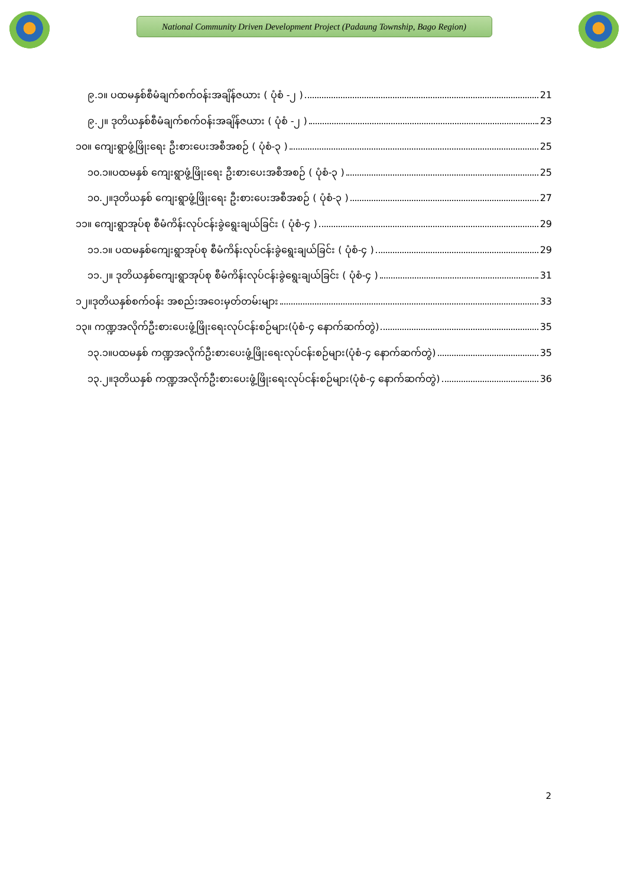National Community Driven Development Project (Padaung Township, Bago Region)
၉.၁။ ပထမနှစ်စီမံချက်စက်ဝန်းအချိန်ဇယား ( ပုံစံ -၂ ) 21
၉.၂။ ဒုတိယနှစ်စီမံချက်စက်ဝန်းအချိန်ဇယား ( ပုံစံ -၂ ) 23
၁၀။ ကျေးရွာဖွံ့ဖြိုးရေး ဦးစားပေးအစီအစဉ် ( ပုံစံ-၃ ) 25
၁၀.၁။ပထမနှစ် ကျေးရွာဖွံ့ဖြိုးရေး ဦးစားပေးအစီအစဉ် ( ပုံစံ-၃ ) 25
၁၀.၂။ဒုတိယနှစ် ကျေးရွာဖွံ့ဖြိုးရေး ဦးစားပေးအစီအစဉ် ( ပုံစံ-၃ ) 27
၁၁။ ကျေးရွာအုပ်စု စီမံကိန်းလုပ်ငန်းခွဲရွေးချယ်ခြင်း ( ပုံစံ-၄ ) 29
၁၁.၁။ ပထမနှစ်ကျေးရွာအုပ်စု စီမံကိန်းလုပ်ငန်းခွဲရွေးချယ်ခြင်း ( ပုံစံ-၄ ) 29
၁၁.၂။ ဒုတိယနှစ်ကျေးရွာအုပ်စု စီမံကိန်းလုပ်ငန်းခွဲရွေးချယ်ခြင်း ( ပုံစံ-၄ ) 31
၁၂။ဒုတိယနှစ်စက်ဝန်း အစည်းအဝေးမှတ်တမ်းများ 33
၁၃။ ကဏ္ဍအလိုက်ဦးစားပေးဖွံ့ဖြိုးရေးလုပ်ငန်းစဉ်များ(ပုံစံ-၄ နောက်ဆက်တွဲ) 35
၁၃.၁။ပထမနှစ် ကဏ္ဍအလိုက်ဦးစားပေးဖွံ့ဖြိုးရေးလုပ်ငန်းစဉ်များ(ပုံစံ-၄ နောက်ဆက်တွဲ) 35
၁၃.၂။ဒုတိယနှစ် ကဏ္ဍအလိုက်ဦးစားပေးဖွံ့ဖြိုးရေးလုပ်ငန်းစဉ်များ(ပုံစံ-၄ နောက်ဆက်တွဲ) 36
2